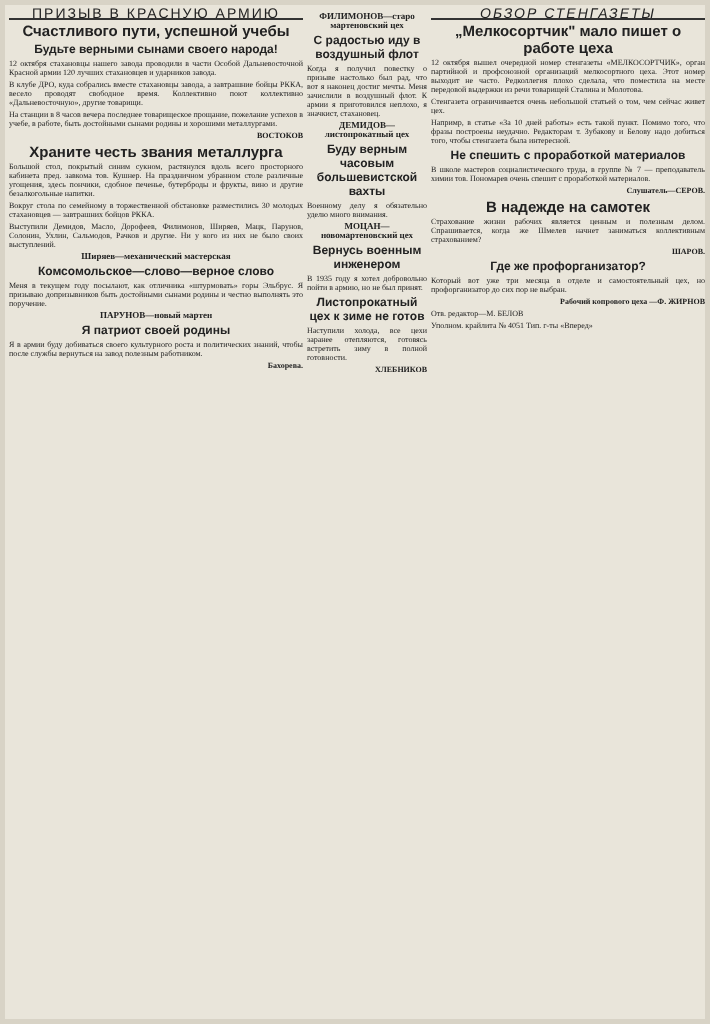ПРИЗЫВ В КРАСНУЮ АРМИЮ
Счастливого пути, успешной учебы
Будьте верными сынами своего народа!
12 октября стахановцы нашего завода проводили в части Особой Дальневосточной Красной армии 120 лучших стахановцев и ударников завода.
В клубе ДРО, куда собрались вместе стахановцы завода, а завтрашние бойцы РККА, весело проводят свободное время. Коллективно поют коллективно «Дальневосточную», другие товарищи.
На станции в 8 часов вечера последнее товарищеское прощание, пожелание успехов в учебе, в работе, быть достойными сынами родины и хорошими металлургами.
ВОСТОКОВ
Храните честь звания металлурга
Большой стол, покрытый синим сукном, растянулся вдоль всего просторного кабинета пред. завкома тов. Кушнер. На праздничном убранном столе различные угощения, здесь пончики, сдобное печенье, бутерброды и фрукты, вино и другие безалкогольные напитки.
Вокруг стола по семейному в торжественной обстановке разместились 30 молодых стахановцев — завтрашних бойцов РККА.
Выступили Демидов, Масло, Дорофеев, Филимонов, Ширяев, Мацк, Парунов, Солонин, Ухлин, Сальмодов, Рачков и другие. Ни у кого из них не было своих выступлений.
Ширяев—механический мастерская
Комсомольское—слово—верное слово
Меня в текущем году посылают, как отличника «штурмовать» горы Эльбрус. Я призываю допризывников быть достойными сынами родины и честно выполнять это поручение.
ПАРУНОВ—новый мартен
Я патриот своей родины
Я в армии буду добиваться своего культурного роста и политических знаний, чтобы после службы вернуться на завод полезным работником.
Бахорева.
ФИЛИМОНОВ—старо мартеновский цех
С радостью иду в воздушный флот
Когда я получил повестку о призыве настолько был рад, что вот я наконец достиг мечты. Меня зачислили в воздушный флот. К армии я приготовился неплохо, я значкист, стахановец.
ДЕМИДОВ—листопрокатный цех
Буду верным часовым большевистской вахты
Военному делу я обязательно уделю много внимания.
МОЦАН—новомартеновский цех
Вернусь военным инженером
В 1935 году я хотел добровольно пойти в армию, но не был принят.
Листопрокатный цех к зиме не готов
Наступили холода, все цехи заранее отепляются, готовясь встретить зиму в полной готовности.
ХЛЕБНИКОВ
ОБЗОР СТЕНГАЗЕТЫ
„Мелкосортчик" мало пишет о работе цеха
12 октября вышел очередной номер стенгазеты «МЕЛКОСОРТЧИК», орган партийной и профсоюзной организаций мелкосортного цеха. Этот номер выходит не часто. Редколлегия плохо сделала, что поместила на месте передовой выдержки из речи товарищей Сталина и Молотова.
Стенгазета ограничивается очень небольшой статьей о том, чем сейчас живет цех.
Напримр, в статье «За 10 дней работы» есть такой пункт. Помимо того, что фразы построены неудачно. Редакторам т. Зубакову и Белову надо добиться того, чтобы стенгазета была интересной.
Не спешить с проработкой материалов
В школе мастеров социалистического труда, в группе № 7 — преподаватель химии тов. Пономарев очень спешит с проработкой материалов.
Слушатель—СЕРОВ.
В надежде на самотек
Страхование жизни рабочих является ценным и полезным делом. Спрашивается, когда же Шмелев начнет заниматься коллективным страхованием?
ШАРОВ.
Где же профорганизатор?
Который вот уже три месяца в отделе и самостоятельный цех, но профорганизатор до сих пор не выбран.
Рабочий копрового цеха —Ф. ЖИРНОВ
Отв. редактор—М. БЕЛОВ
Уполном. крайлита № 4051 Тип. г-ты «Вперед»